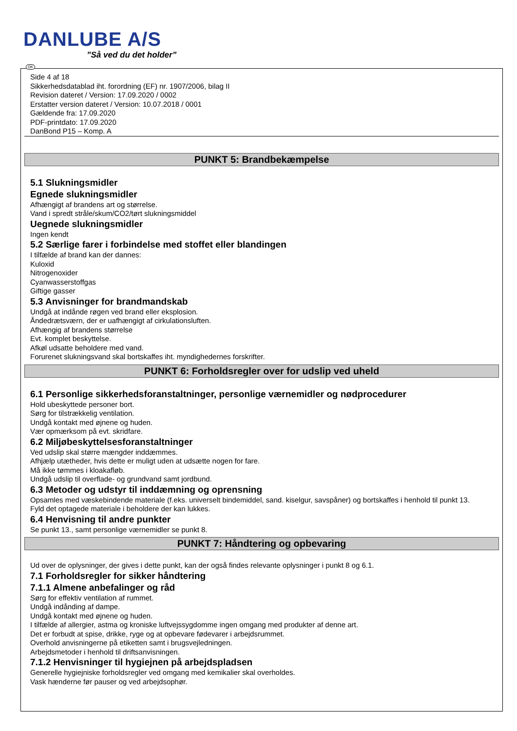DANLUBE A/S
”Så ved du det holder”
DK
Side 4 af 18
Sikkerhedsdatablad iht. forordning (EF) nr. 1907/2006, bilag II
Revision dateret / Version: 17.09.2020 / 0002
Erstatter version dateret / Version: 10.07.2018 / 0001
Gældende fra: 17.09.2020
PDF-printdato: 17.09.2020
DanBond P15 – Komp. A
PUNKT 5: Brandbekæmpelse
5.1 Slukningsmidler
Egnede slukningsmidler
Afhængigt af brandens art og størrelse.
Vand i spredt stråle/skum/CO2/tørt slukningsmiddel
Uegnede slukningsmidler
Ingen kendt
5.2 Særlige farer i forbindelse med stoffet eller blandingen
I tilfælde af brand kan der dannes:
Kuloxid
Nitrogenoxider
Cyanwasserstoffgas
Giftige gasser
5.3 Anvisninger for brandmandskab
Undgå at indånde røgen ved brand eller eksplosion.
Åndedrætsværn, der er uafhængigt af cirkulationsluften.
Afhængig af brandens størrelse
Evt. komplet beskyttelse.
Afkøl udsatte beholdere med vand.
Forurenet slukningsvand skal bortskaffes iht. myndighedernes forskrifter.
PUNKT 6: Forholdsregler over for udslip ved uheld
6.1 Personlige sikkerhedsforanstaltninger, personlige værnemidler og nødprocedurer
Hold ubeskyttede personer bort.
Sørg for tilstrækkelig ventilation.
Undgå kontakt med øjnene og huden.
Vær opmærksom på evt. skridfare.
6.2 Miljøbeskyttelsesforanstaltninger
Ved udslip skal større mængder inddæmmes.
Afhjælp utætheder, hvis dette er muligt uden at udsætte nogen for fare.
Må ikke tømmes i kloakafløb.
Undgå udslip til overflade- og grundvand samt jordbund.
6.3 Metoder og udstyr til inddæmning og oprensning
Opsamles med væskebindende materiale (f.eks. universelt bindemiddel, sand. kiselgur, savspåner) og bortskaffes i henhold til punkt 13.
Fyld det optagede materiale i beholdere der kan lukkes.
6.4 Henvisning til andre punkter
Se punkt 13., samt personlige værnemidler se punkt 8.
PUNKT 7: Håndtering og opbevaring
Ud over de oplysninger, der gives i dette punkt, kan der også findes relevante oplysninger i punkt 8 og 6.1.
7.1 Forholdsregler for sikker håndtering
7.1.1 Almene anbefalinger og råd
Sørg for effektiv ventilation af rummet.
Undgå indånding af dampe.
Undgå kontakt med øjnene og huden.
I tilfælde af allergier, astma og kroniske luftvejssygdomme ingen omgang med produkter af denne art.
Det er forbudt at spise, drikke, ryge og at opbevare fødevarer i arbejdsrummet.
Overhold anvisningerne på etiketten samt i brugsvejledningen.
Arbejdsmetoder i henhold til driftsanvisningen.
7.1.2 Henvisninger til hygiejnen på arbejdspladsen
Generelle hygiejniske forholdsregler ved omgang med kemikalier skal overholdes.
Vask hænderne før pauser og ved arbejdsophør.